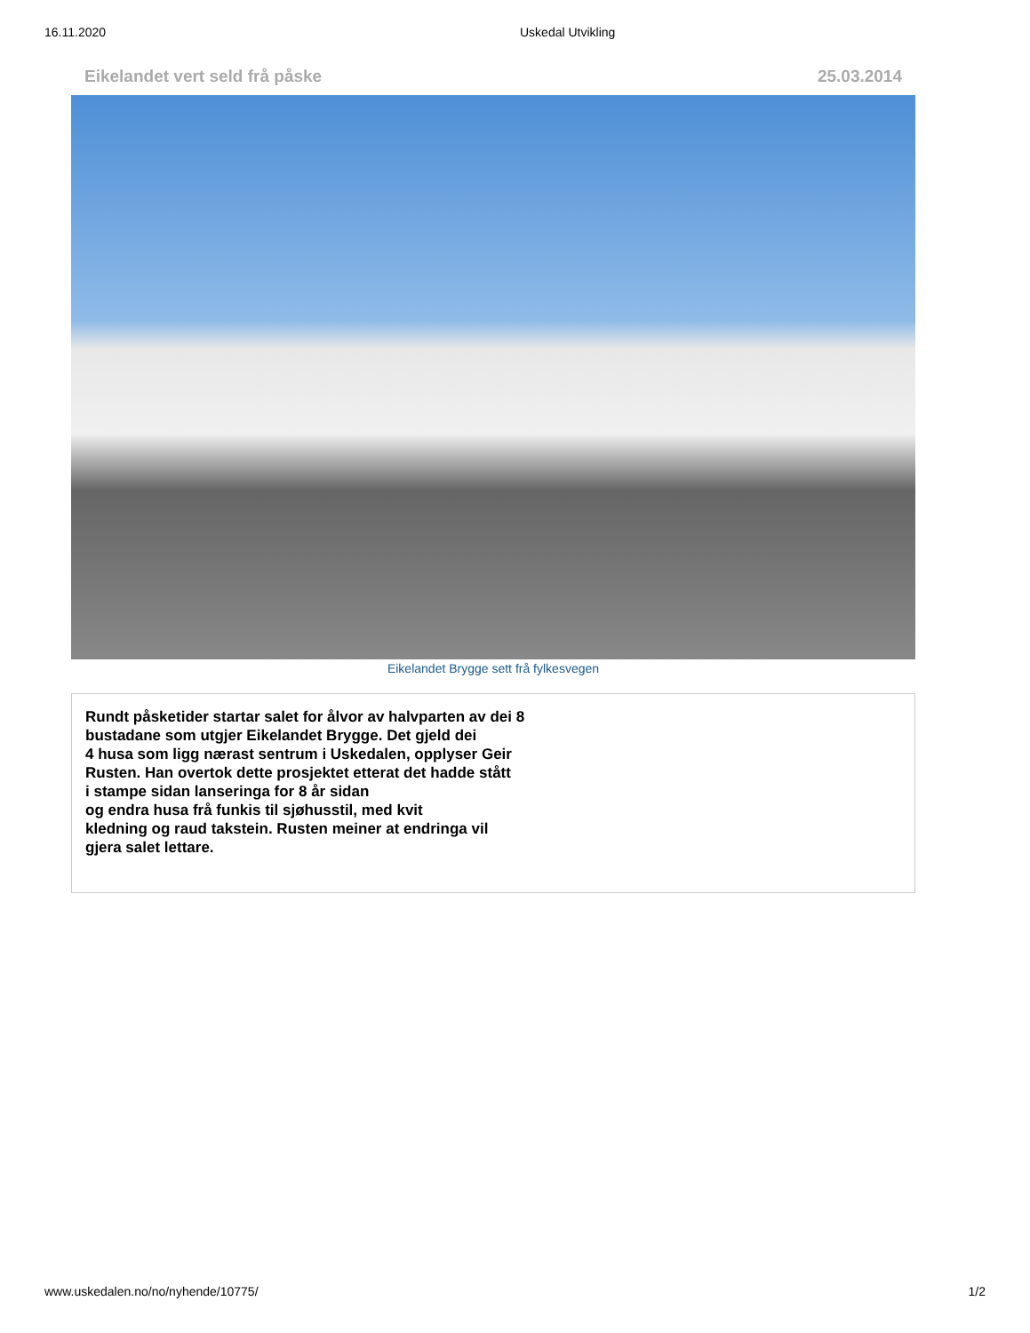16.11.2020 Uskedal Utvikling
Eikelandet vert seld frå påske 25.03.2014
Eikelandet Brygge sett frå fylkesvegen
Rundt påsketider startar salet for ålvor av halvparten av dei 8
bustadane som utgjer Eikelandet Brygge. Det gjeld dei
4 husa som ligg nærast sentrum i Uskedalen, opplyser Geir
Rusten. Han overtok dette prosjektet etterat det hadde stått
i stampe sidan lanseringa for 8 år sidan
og endra husa frå funkis til sjøhusstil, med kvit
kledning og raud takstein. Rusten meiner at endringa vil
gjera salet lettare.
www.uskedalen.no/no/nyhende/10775/ 1/2